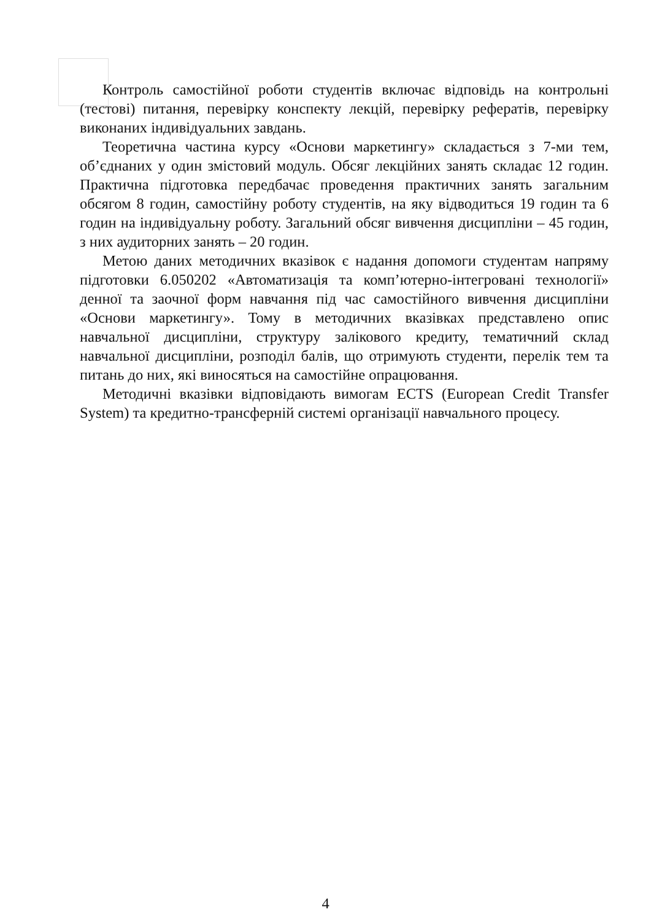Контроль самостійної роботи студентів включає відповідь на контрольні (тестові) питання, перевірку конспекту лекцій, перевірку рефератів, перевірку виконаних індивідуальних завдань.
Теоретична частина курсу «Основи маркетингу» складається з 7-ми тем, об’єднаних у один змістовий модуль. Обсяг лекційних занять складає 12 годин. Практична підготовка передбачає проведення практичних занять загальним обсягом 8 годин, самостійну роботу студентів, на яку відводиться 19 годин та 6 годин на індивідуальну роботу. Загальний обсяг вивчення дисципліни – 45 годин, з них аудиторних занять – 20 годин.
Метою даних методичних вказівок є надання допомоги студентам напряму підготовки 6.050202 «Автоматизація та комп’ютерно-інтегровані технології» денної та заочної форм навчання під час самостійного вивчення дисципліни «Основи маркетингу». Тому в методичних вказівках представлено опис навчальної дисципліни, структуру залікового кредиту, тематичний склад навчальної дисципліни, розподіл балів, що отримують студенти, перелік тем та питань до них, які виносяться на самостійне опрацювання.
Методичні вказівки відповідають вимогам ECTS (European Credit Transfer System) та кредитно-трансферній системі організації навчального процесу.
4